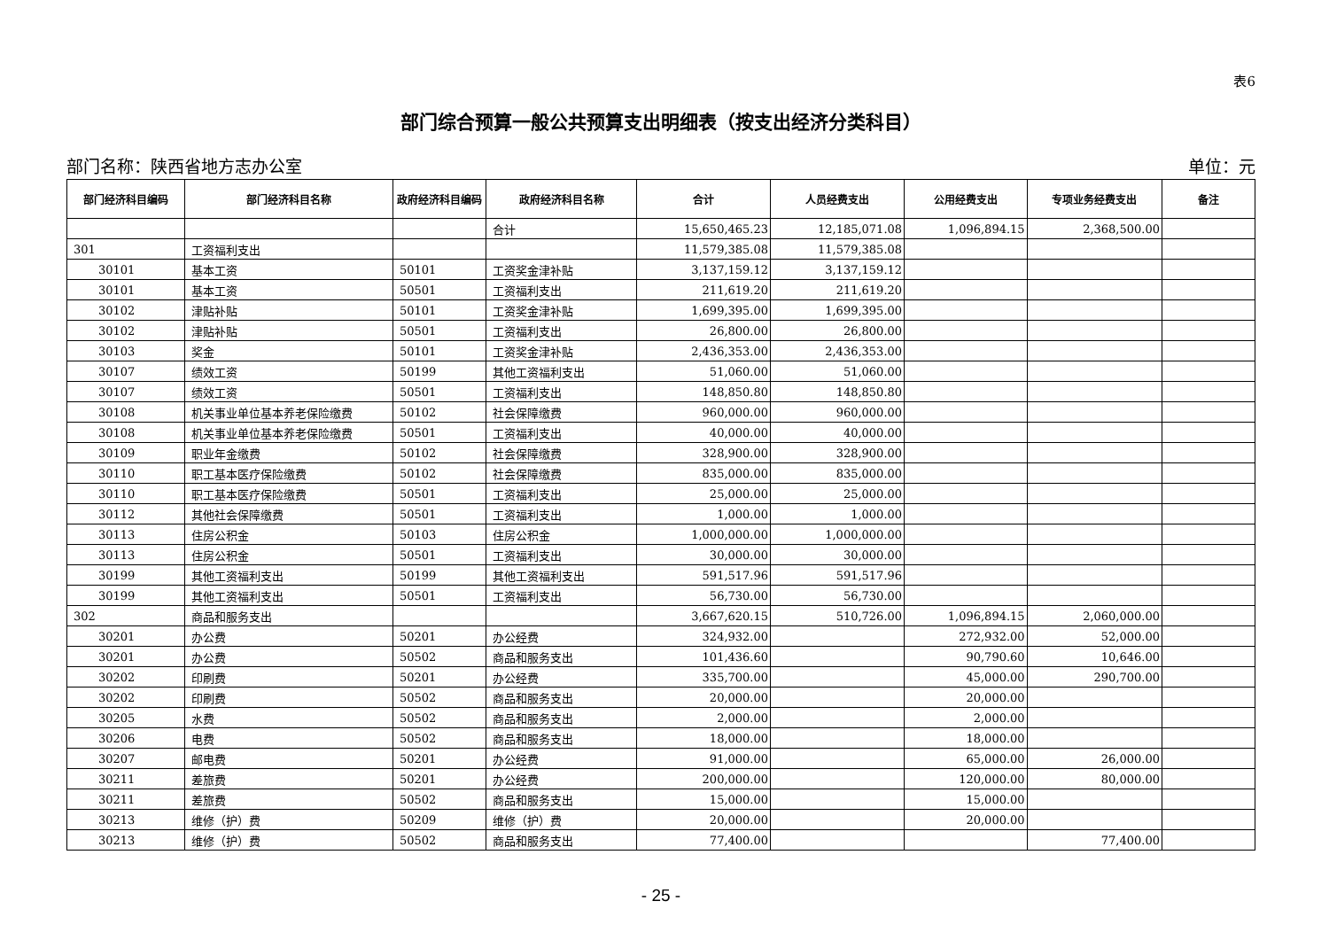表6
部门综合预算一般公共预算支出明细表（按支出经济分类科目）
部门名称：陕西省地方志办公室 单位：元
| 部门经济科目编码 | 部门经济科目名称 | 政府经济科目编码 | 政府经济科目名称 | 合计 | 人员经费支出 | 公用经费支出 | 专项业务经费支出 | 备注 |
| --- | --- | --- | --- | --- | --- | --- | --- | --- |
| | | | 合计 | 15,650,465.23 | 12,185,071.08 | 1,096,894.15 | 2,368,500.00 | |
| 301 | 工资福利支出 | | | 11,579,385.08 | 11,579,385.08 | | | |
| 30101 | 基本工资 | 50101 | 工资奖金津补贴 | 3,137,159.12 | 3,137,159.12 | | | |
| 30101 | 基本工资 | 50501 | 工资福利支出 | 211,619.20 | 211,619.20 | | | |
| 30102 | 津贴补贴 | 50101 | 工资奖金津补贴 | 1,699,395.00 | 1,699,395.00 | | | |
| 30102 | 津贴补贴 | 50501 | 工资福利支出 | 26,800.00 | 26,800.00 | | | |
| 30103 | 奖金 | 50101 | 工资奖金津补贴 | 2,436,353.00 | 2,436,353.00 | | | |
| 30107 | 绩效工资 | 50199 | 其他工资福利支出 | 51,060.00 | 51,060.00 | | | |
| 30107 | 绩效工资 | 50501 | 工资福利支出 | 148,850.80 | 148,850.80 | | | |
| 30108 | 机关事业单位基本养老保险缴费 | 50102 | 社会保障缴费 | 960,000.00 | 960,000.00 | | | |
| 30108 | 机关事业单位基本养老保险缴费 | 50501 | 工资福利支出 | 40,000.00 | 40,000.00 | | | |
| 30109 | 职业年金缴费 | 50102 | 社会保障缴费 | 328,900.00 | 328,900.00 | | | |
| 30110 | 职工基本医疗保险缴费 | 50102 | 社会保障缴费 | 835,000.00 | 835,000.00 | | | |
| 30110 | 职工基本医疗保险缴费 | 50501 | 工资福利支出 | 25,000.00 | 25,000.00 | | | |
| 30112 | 其他社会保障缴费 | 50501 | 工资福利支出 | 1,000.00 | 1,000.00 | | | |
| 30113 | 住房公积金 | 50103 | 住房公积金 | 1,000,000.00 | 1,000,000.00 | | | |
| 30113 | 住房公积金 | 50501 | 工资福利支出 | 30,000.00 | 30,000.00 | | | |
| 30199 | 其他工资福利支出 | 50199 | 其他工资福利支出 | 591,517.96 | 591,517.96 | | | |
| 30199 | 其他工资福利支出 | 50501 | 工资福利支出 | 56,730.00 | 56,730.00 | | | |
| 302 | 商品和服务支出 | | | 3,667,620.15 | 510,726.00 | 1,096,894.15 | 2,060,000.00 | |
| 30201 | 办公费 | 50201 | 办公经费 | 324,932.00 | | 272,932.00 | 52,000.00 | |
| 30201 | 办公费 | 50502 | 商品和服务支出 | 101,436.60 | | 90,790.60 | 10,646.00 | |
| 30202 | 印刷费 | 50201 | 办公经费 | 335,700.00 | | 45,000.00 | 290,700.00 | |
| 30202 | 印刷费 | 50502 | 商品和服务支出 | 20,000.00 | | 20,000.00 | | |
| 30205 | 水费 | 50502 | 商品和服务支出 | 2,000.00 | | 2,000.00 | | |
| 30206 | 电费 | 50502 | 商品和服务支出 | 18,000.00 | | 18,000.00 | | |
| 30207 | 邮电费 | 50201 | 办公经费 | 91,000.00 | | 65,000.00 | 26,000.00 | |
| 30211 | 差旅费 | 50201 | 办公经费 | 200,000.00 | | 120,000.00 | 80,000.00 | |
| 30211 | 差旅费 | 50502 | 商品和服务支出 | 15,000.00 | | 15,000.00 | | |
| 30213 | 维修（护）费 | 50209 | 维修（护）费 | 20,000.00 | | 20,000.00 | | |
| 30213 | 维修（护）费 | 50502 | 商品和服务支出 | 77,400.00 | | | 77,400.00 | |
- 25 -